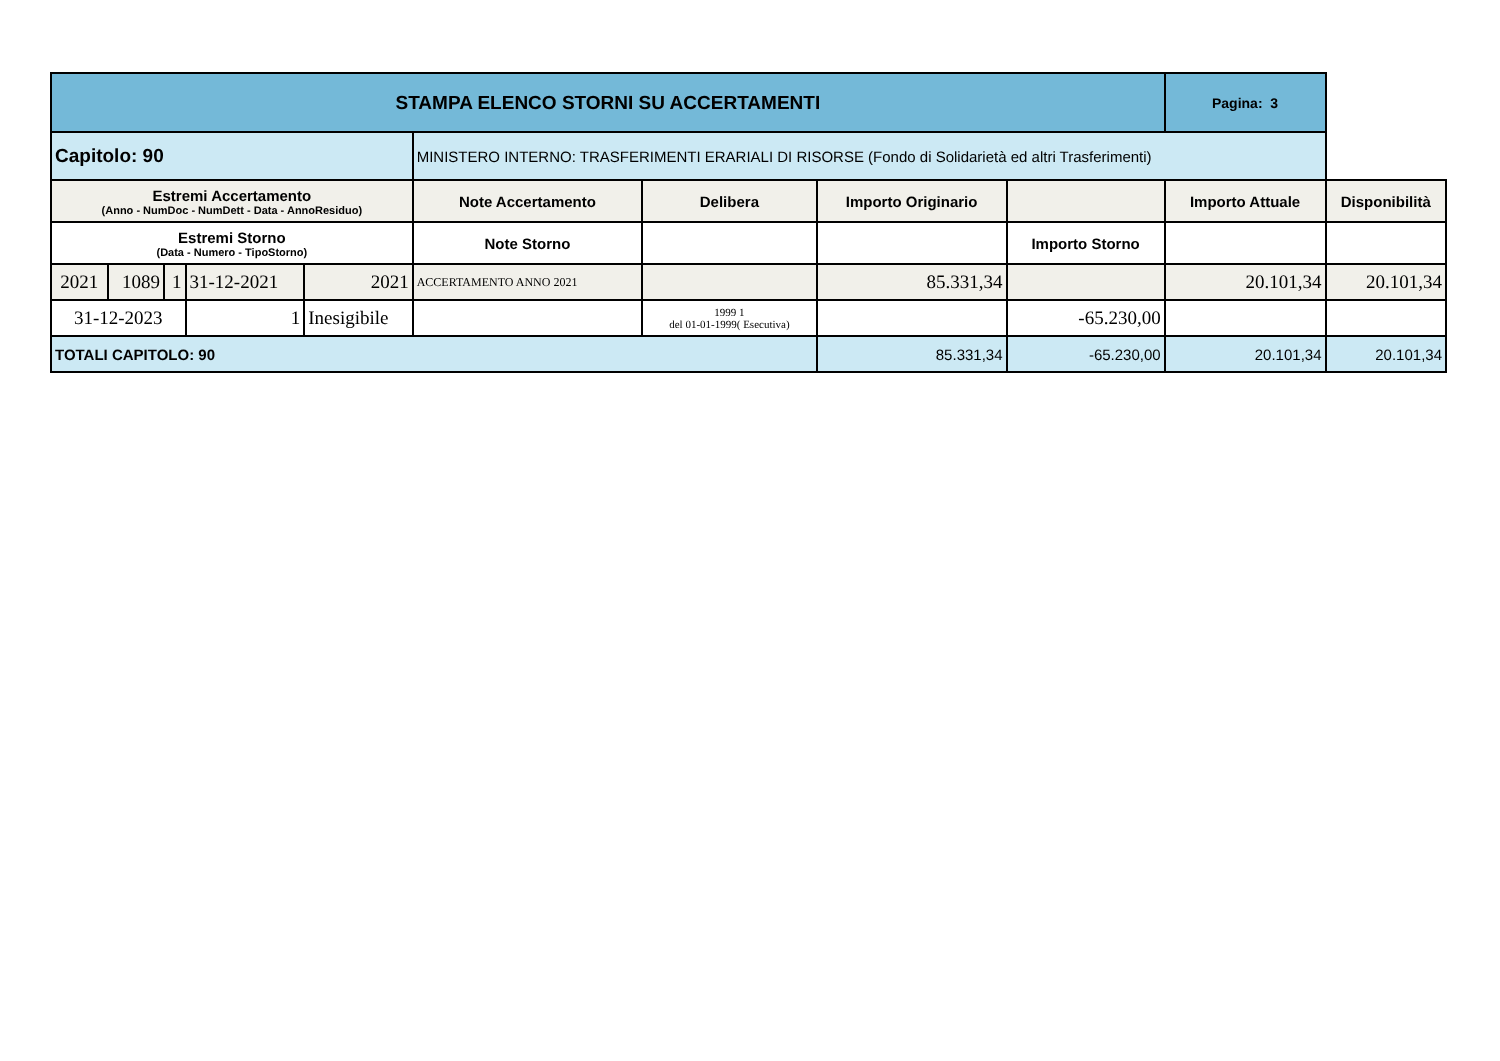| STAMPA ELENCO STORNI SU ACCERTAMENTI | | | | | | | | | Pagina: 3 | |
| Capitolo: 90 | | | | | MINISTERO INTERNO: TRASFERIMENTI ERARIALI DI RISORSE (Fondo di Solidarietà ed altri Trasferimenti) | | | | | |
| Estremi Accertamento (Anno - NumDoc - NumDett - Data - AnnoResiduo) | | | | | Note Accertamento | Delibera | Importo Originario | | Importo Attuale | Disponibilità |
| Estremi Storno (Data - Numero - TipoStorno) | | | | | Note Storno | | | Importo Storno | | |
| 2021 | 1089 | 1 | 31-12-2021 | 2021 | ACCERTAMENTO ANNO 2021 | | 85.331,34 | | 20.101,34 | 20.101,34 |
| 31-12-2023 | | | 1 | Inesigibile | | 1999 1 del 01-01-1999( Esecutiva) | | -65.230,00 | | |
| TOTALI CAPITOLO: 90 | | | | | | | 85.331,34 | -65.230,00 | 20.101,34 | 20.101,34 |